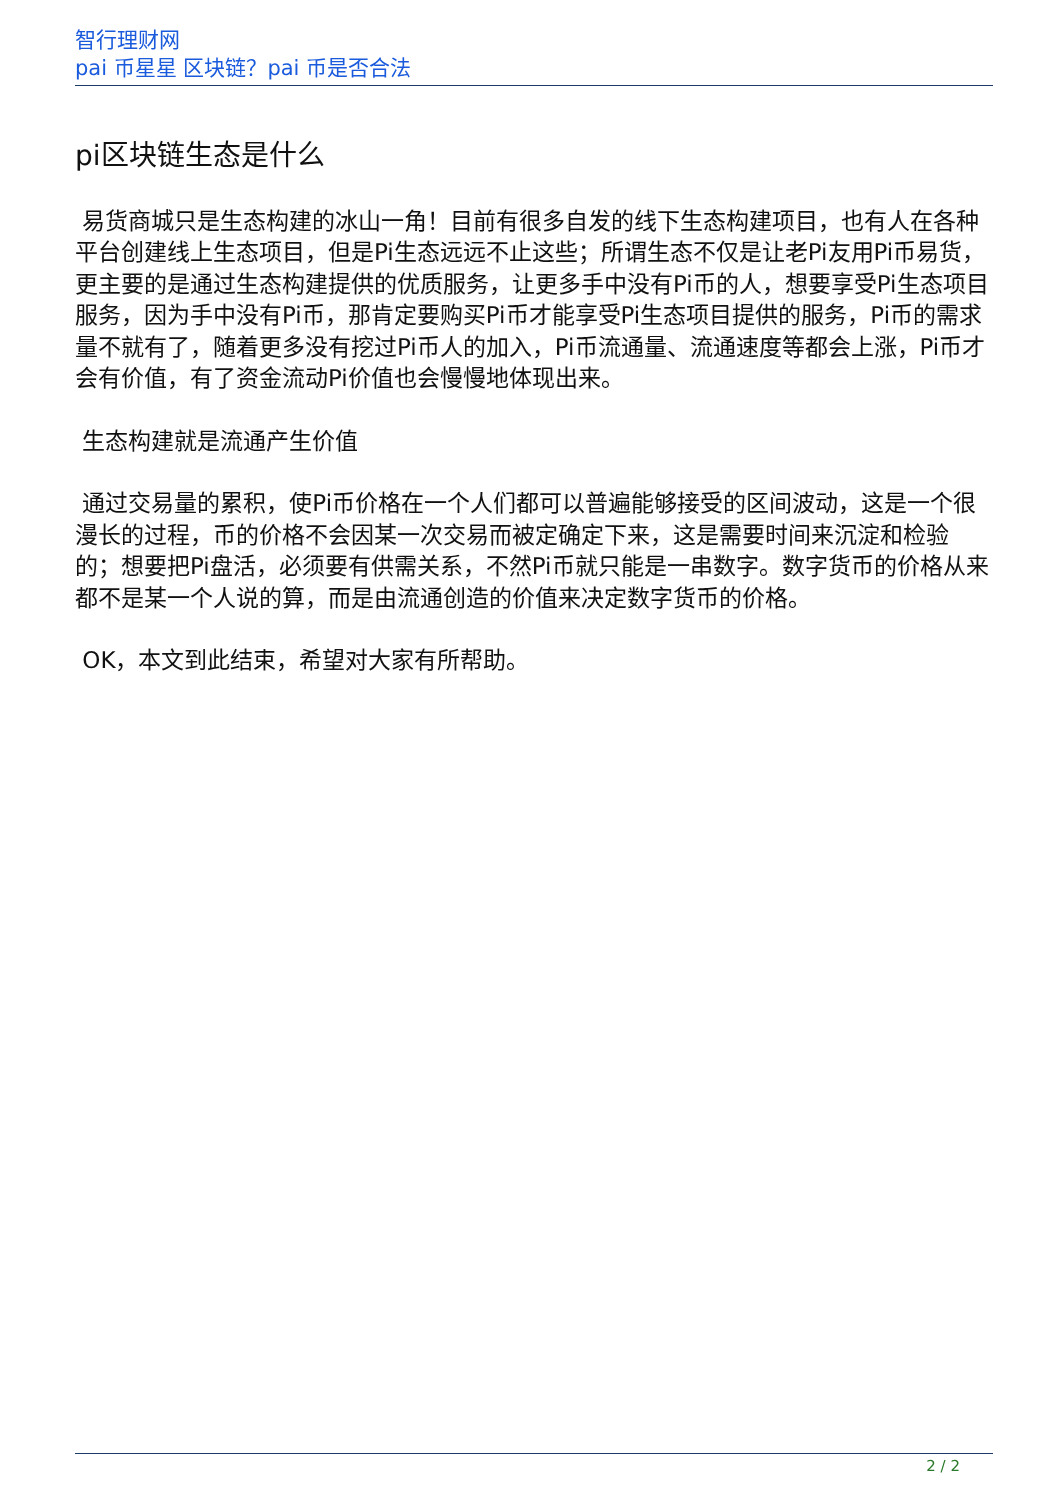智行理财网
pai 币星星 区块链？pai 币是否合法
pi区块链生态是什么
易货商城只是生态构建的冰山一角！目前有很多自发的线下生态构建项目，也有人在各种平台创建线上生态项目，但是Pi生态远远不止这些；所谓生态不仅是让老Pi友用Pi币易货，更主要的是通过生态构建提供的优质服务，让更多手中没有Pi币的人，想要享受Pi生态项目服务，因为手中没有Pi币，那肯定要购买Pi币才能享受Pi生态项目提供的服务，Pi币的需求量不就有了，随着更多没有挖过Pi币人的加入，Pi币流通量、流通速度等都会上涨，Pi币才会有价值，有了资金流动Pi价值也会慢慢地体现出来。
生态构建就是流通产生价值
通过交易量的累积，使Pi币价格在一个人们都可以普遍能够接受的区间波动，这是一个很漫长的过程，币的价格不会因某一次交易而被定确定下来，这是需要时间来沉淀和检验的；想要把Pi盘活，必须要有供需关系，不然Pi币就只能是一串数字。数字货币的价格从来都不是某一个人说的算，而是由流通创造的价值来决定数字货币的价格。
OK，本文到此结束，希望对大家有所帮助。
2 / 2